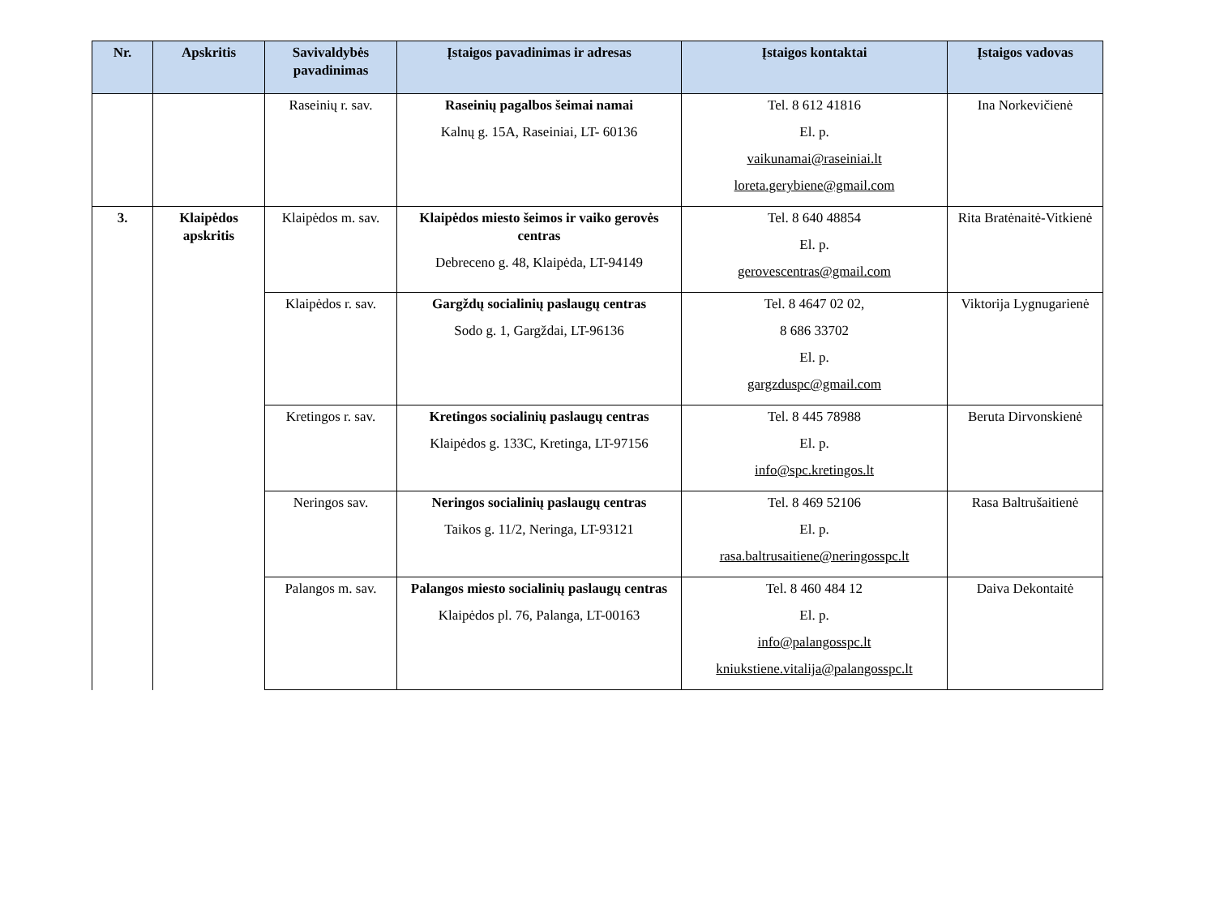| Nr. | Apskritis | Savivaldybės pavadinimas | Įstaigos pavadinimas ir adresas | Įstaigos kontaktai | Įstaigos vadovas |
| --- | --- | --- | --- | --- | --- |
| | | Raseinių r. sav. | Raseinių pagalbos šeimai namai Kalnų g. 15A, Raseiniai, LT- 60136 | Tel. 8 612 41816 El. p. vaikunamai@raseiniai.lt loreta.gerybiene@gmail.com | Ina Norkevičienė |
| 3. | Klaipėdos apskritis | Klaipėdos m. sav. | Klaipėdos miesto šeimos ir vaiko gerovės centras Debreceno g. 48, Klaipėda, LT-94149 | Tel. 8 640 48854 El. p. gerovescentras@gmail.com | Rita Bratėnaitė-Vitkienė |
| | | Klaipėdos r. sav. | Gargždų socialinių paslaugų centras Sodo g. 1, Gargždai, LT-96136 | Tel. 8 4647 02 02, 8 686 33702 El. p. gargzduspc@gmail.com | Viktorija Lygnugarienė |
| | | Kretingos r. sav. | Kretingos socialinių paslaugų centras Klaipėdos g. 133C, Kretinga, LT-97156 | Tel. 8 445 78988 El. p. info@spc.kretingos.lt | Beruta Dirvonskienė |
| | | Neringos sav. | Neringos socialinių paslaugų centras Taikos g. 11/2, Neringa, LT-93121 | Tel. 8 469 52106 El. p. rasa.baltrusaitiene@neringosspc.lt | Rasa Baltrušaitienė |
| | | Palangos m. sav. | Palangos miesto socialinių paslaugų centras Klaipėdos pl. 76, Palanga, LT-00163 | Tel. 8 460 484 12 El. p. info@palangosspc.lt kniukstiene.vitalija@palangosspc.lt | Daiva Dekontaitė |